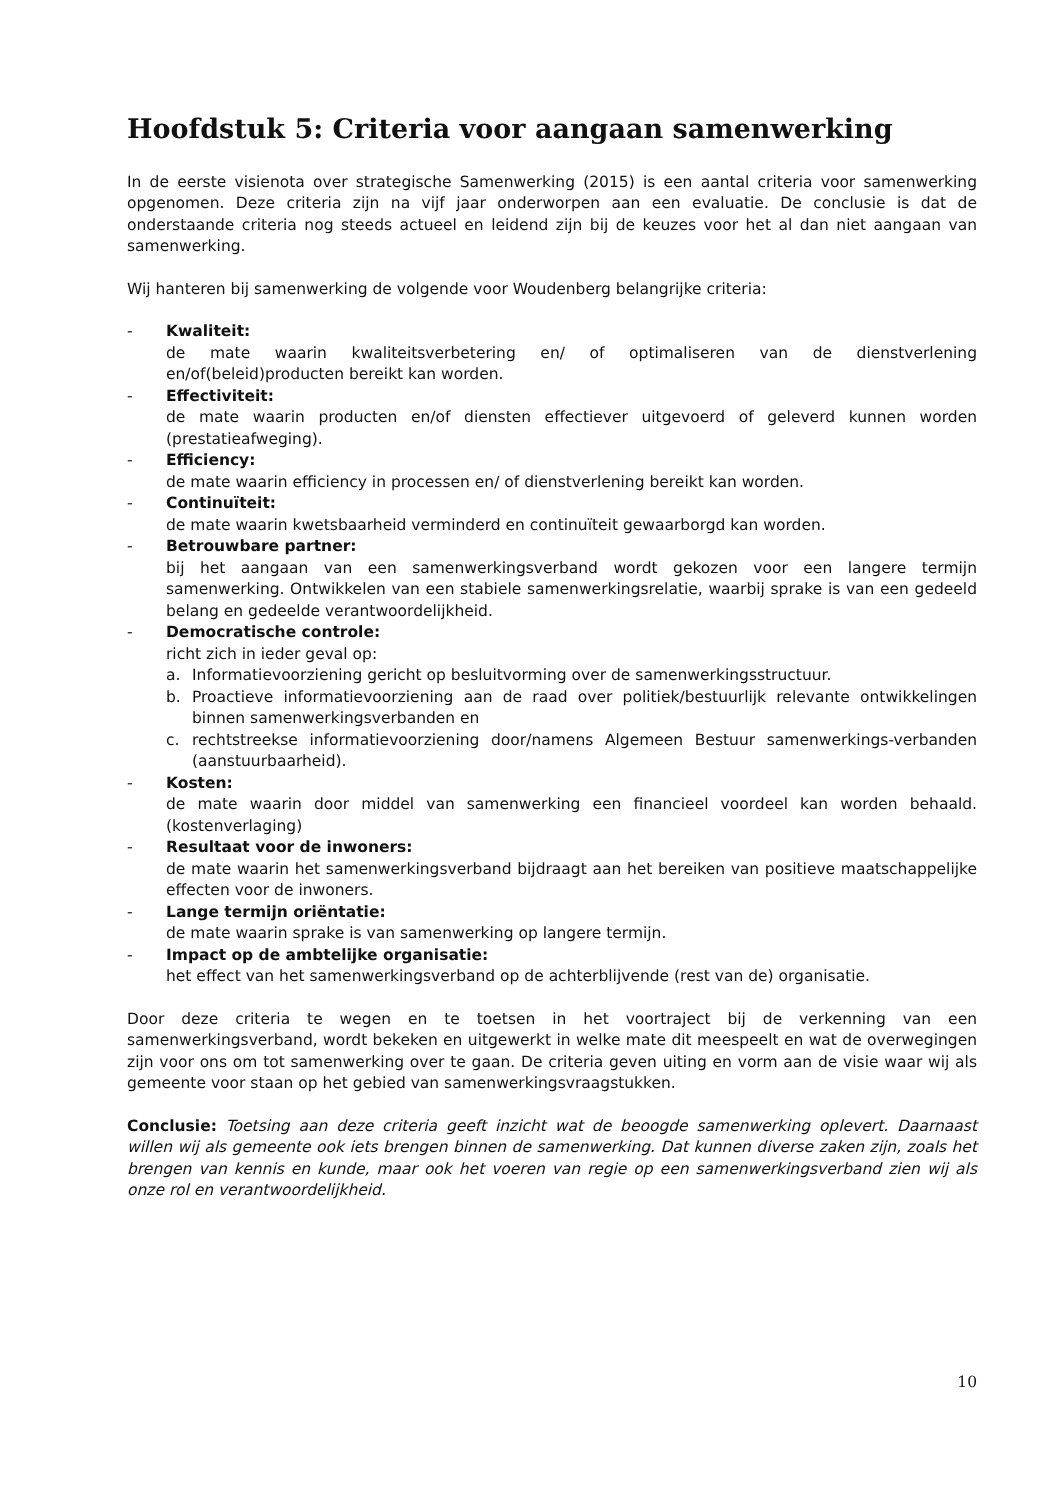Hoofdstuk 5: Criteria voor aangaan samenwerking
In de eerste visienota over strategische Samenwerking (2015) is een aantal criteria voor samenwerking opgenomen. Deze criteria zijn na vijf jaar onderworpen aan een evaluatie. De conclusie is dat de onderstaande criteria nog steeds actueel en leidend zijn bij de keuzes voor het al dan niet aangaan van samenwerking.
Wij hanteren bij samenwerking de volgende voor Woudenberg belangrijke criteria:
- Kwaliteit:
de mate waarin kwaliteitsverbetering en/ of optimaliseren van de dienstverlening en/of(beleid)producten bereikt kan worden.
- Effectiviteit:
de mate waarin producten en/of diensten effectiever uitgevoerd of geleverd kunnen worden (prestatieafweging).
- Efficiency:
de mate waarin efficiency in processen en/ of dienstverlening bereikt kan worden.
- Continuïteit:
de mate waarin kwetsbaarheid verminderd en continuïteit gewaarborgd kan worden.
- Betrouwbare partner:
bij het aangaan van een samenwerkingsverband wordt gekozen voor een langere termijn samenwerking. Ontwikkelen van een stabiele samenwerkingsrelatie, waarbij sprake is van een gedeeld belang en gedeelde verantwoordelijkheid.
- Democratische controle:
richt zich in ieder geval op:
a. Informatievoorziening gericht op besluitvorming over de samenwerkingsstructuur.
b. Proactieve informatievoorziening aan de raad over politiek/bestuurlijk relevante ontwikkelingen binnen samenwerkingsverbanden en
c. rechtstreekse informatievoorziening door/namens Algemeen Bestuur samenwerkings-verbanden (aanstuurbaarheid).
- Kosten:
de mate waarin door middel van samenwerking een financieel voordeel kan worden behaald. (kostenverlaging)
- Resultaat voor de inwoners:
de mate waarin het samenwerkingsverband bijdraagt aan het bereiken van positieve maatschappelijke effecten voor de inwoners.
- Lange termijn oriëntatie:
de mate waarin sprake is van samenwerking op langere termijn.
- Impact op de ambtelijke organisatie:
het effect van het samenwerkingsverband op de achterblijvende (rest van de) organisatie.
Door deze criteria te wegen en te toetsen in het voortraject bij de verkenning van een samenwerkingsverband, wordt bekeken en uitgewerkt in welke mate dit meespeelt en wat de overwegingen zijn voor ons om tot samenwerking over te gaan. De criteria geven uiting en vorm aan de visie waar wij als gemeente voor staan op het gebied van samenwerkingsvraagstukken.
Conclusie: Toetsing aan deze criteria geeft inzicht wat de beoogde samenwerking oplevert. Daarnaast willen wij als gemeente ook iets brengen binnen de samenwerking. Dat kunnen diverse zaken zijn, zoals het brengen van kennis en kunde, maar ook het voeren van regie op een samenwerkingsverband zien wij als onze rol en verantwoordelijkheid.
10